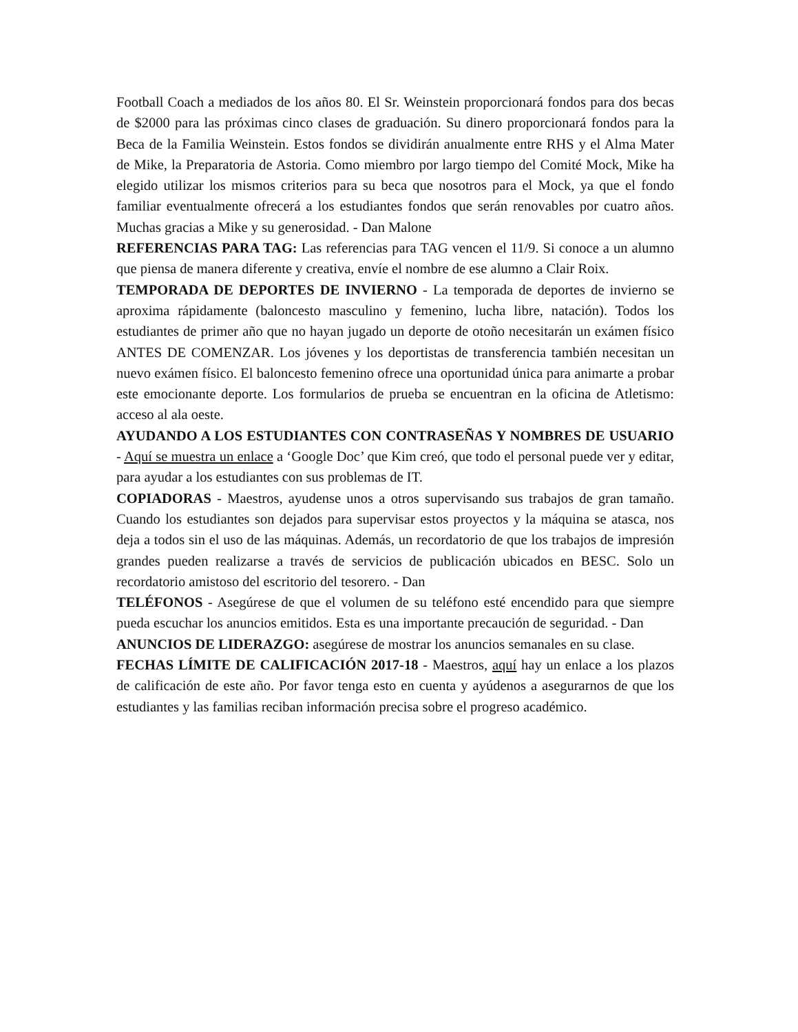Football Coach a mediados de los años 80. El Sr. Weinstein proporcionará fondos para dos becas de $2000 para las próximas cinco clases de graduación. Su dinero proporcionará fondos para la Beca de la Familia Weinstein. Estos fondos se dividirán anualmente entre RHS y el Alma Mater de Mike, la Preparatoria de Astoria. Como miembro por largo tiempo del Comité Mock, Mike ha elegido utilizar los mismos criterios para su beca que nosotros para el Mock, ya que el fondo familiar eventualmente ofrecerá a los estudiantes fondos que serán renovables por cuatro años. Muchas gracias a Mike y su generosidad. - Dan Malone
REFERENCIAS PARA TAG: Las referencias para TAG vencen el 11/9. Si conoce a un alumno que piensa de manera diferente y creativa, envíe el nombre de ese alumno a Clair Roix.
TEMPORADA DE DEPORTES DE INVIERNO - La temporada de deportes de invierno se aproxima rápidamente (baloncesto masculino y femenino, lucha libre, natación). Todos los estudiantes de primer año que no hayan jugado un deporte de otoño necesitarán un exámen físico ANTES DE COMENZAR. Los jóvenes y los deportistas de transferencia también necesitan un nuevo exámen físico. El baloncesto femenino ofrece una oportunidad única para animarte a probar este emocionante deporte. Los formularios de prueba se encuentran en la oficina de Atletismo: acceso al ala oeste.
AYUDANDO A LOS ESTUDIANTES CON CONTRASEÑAS Y NOMBRES DE USUARIO - Aquí se muestra un enlace a ‘Google Doc’ que Kim creó, que todo el personal puede ver y editar, para ayudar a los estudiantes con sus problemas de IT.
COPIADORAS - Maestros, ayudense unos a otros supervisando sus trabajos de gran tamaño. Cuando los estudiantes son dejados para supervisar estos proyectos y la máquina se atasca, nos deja a todos sin el uso de las máquinas. Además, un recordatorio de que los trabajos de impresión grandes pueden realizarse a través de servicios de publicación ubicados en BESC. Solo un recordatorio amistoso del escritorio del tesorero. - Dan
TELÉFONOS - Asegúrese de que el volumen de su teléfono esté encendido para que siempre pueda escuchar los anuncios emitidos. Esta es una importante precaución de seguridad. - Dan
ANUNCIOS DE LIDERAZGO: asegúrese de mostrar los anuncios semanales en su clase.
FECHAS LÍMITE DE CALIFICACIÓN 2017-18 - Maestros, aquí hay un enlace a los plazos de calificación de este año. Por favor tenga esto en cuenta y ayúdenos a asegurarnos de que los estudiantes y las familias reciban información precisa sobre el progreso académico.